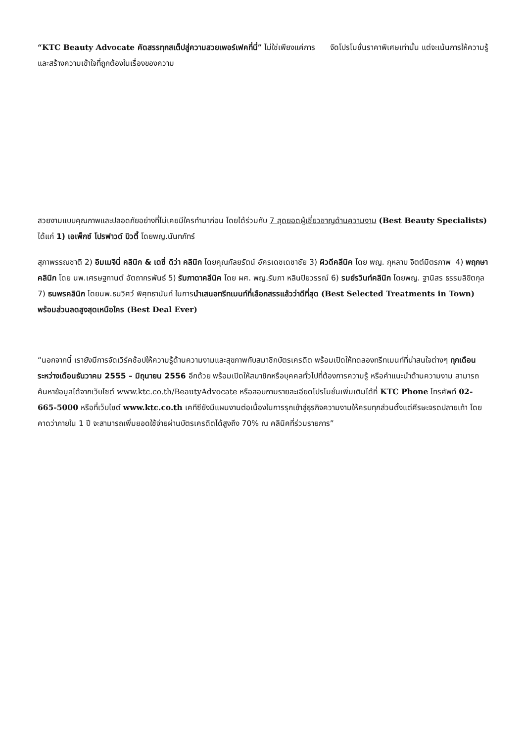“KTC Beauty Advocate คัดสรรทุกสเต็ปสู่ความสวยเพอร์เฟคที่นี่” ไม่ใช่เพียงแค่การ จัดโปรโมชั่นราคาพิเศษเท่านั้น แต่จะเน้นการให้ความรู้และสร้างความเข้าใจที่ถูกต้องในเรื่องของความ
สวยงามแบบคุณภาพและปลอดภัยอย่างที่ไม่เคยมีใครทำมาก่อน โดยได้ร่วมกับ 7 สุดยอดผู้เชี่ยวชาญด้านความงาม (Best Beauty Specialists) ได้แก่ 1) เอเพ็กซ์ โปรฟาวด์ บิวตี้ โดยพญ.นันทภัทร์
สุภาพรรณชาติ 2) อิมเมจินี่ คลินิก & เดซี่ ดิว่า คลินิก โดยคุณกัลยรัตน์ อัครเดชเดชาชัย 3) ผิวดีคลีนิค โดย พญ. กุหลาบ จิตต์มิตรภาพ 4) พฤกษาคลินิก โดย นพ.เศรษฐกานต์ อัตถากรพันธ์ 5) รัมภาดาคลีนิค โดย ผศ. พญ.รัมภา หลินปิยวรรณ์ 6) รมย์รวินท์คลินิก โดยพญ. ฐานิสร ธรรมลิขิตกุล 7) ธนพรคลินิก โดยนพ.ธนวิศว์ พิศุทธานันท์ ในการนำเสนอทรีทเมนท์ที่เลือกสรรแล้วว่าดีที่สุด (Best Selected Treatments in Town) พร้อมส่วนลดสูงสุดเหนือใคร (Best Deal Ever)
“นอกจากนี้ เรายังมีการจัดเวิร์คช้อปให้ความรู้ด้านความงามและสุขภาพกับสมาชิกบัตรเครดิต พร้อมเปิดให้ทดลองทรีทเมนท์ที่น่าสนใจต่างๆ ทุกเดือน ระหว่างเดือนธันวาคม 2555 – มิถุนายน 2556 อีกด้วย พร้อมเปิดให้สมาชิกหรือบุคคลทั่วไปที่ต้องการความรู้ หรือคำแนะนำด้านความงาม สามารถค้นหาข้อมูลได้จากเว็บไซต์ www.ktc.co.th/BeautyAdvocate หรือสอบถามรายละเอียดโปรโมชั่นเพิ่มเติมได้ที่ KTC Phone โทรศัพท์ 02-665-5000 หรือที่เว็บไซต์ www.ktc.co.th เคทีซียังมีแผนงานต่อเนื่องในการรุกเข้าสู่ธุรกิจความงามให้ครบทุกส่วนตั้งแต่ศีรษะจรดปลายเท้า โดยคาดว่าภายใน 1 ปี จะสามารถเพิ่มยอดใช้จ่ายผ่านบัตรเครดิตได้สูงถึง 70% ณ คลินิคที่ร่วมรายการ”